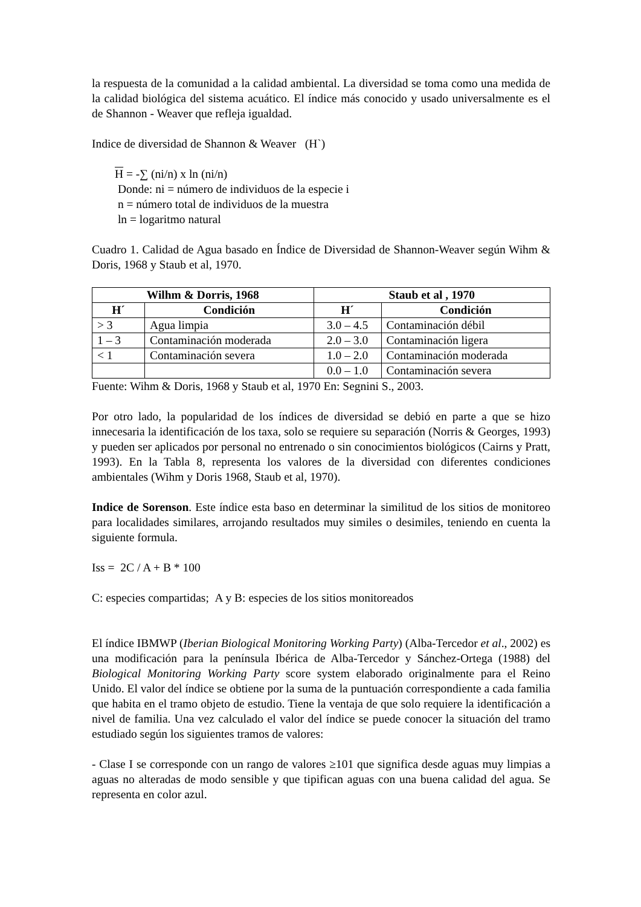la respuesta de la comunidad a la calidad ambiental. La diversidad se toma como una medida de la calidad biológica del sistema acuático. El índice más conocido y usado universalmente es el de Shannon - Weaver que refleja igualdad.
Indice de diversidad de Shannon & Weaver (H`)
H = -∑ (ni/n) x ln (ni/n)
Donde: ni = número de individuos de la especie i
n = número total de individuos de la muestra
ln = logaritmo natural
Cuadro 1. Calidad de Agua basado en Índice de Diversidad de Shannon-Weaver según Wihm & Doris, 1968 y Staub et al, 1970.
| Wilhm & Dorris, 1968 | | Staub et al , 1970 | |
| --- | --- | --- | --- |
| H´ | Condición | H´ | Condición |
| > 3 | Agua limpia | 3.0 – 4.5 | Contaminación débil |
| 1 – 3 | Contaminación moderada | 2.0 – 3.0 | Contaminación ligera |
| < 1 | Contaminación severa | 1.0 – 2.0 | Contaminación moderada |
| | | 0.0 – 1.0 | Contaminación severa |
Fuente: Wihm & Doris, 1968 y Staub et al, 1970 En: Segnini S., 2003.
Por otro lado, la popularidad de los índices de diversidad se debió en parte a que se hizo innecesaria la identificación de los taxa, solo se requiere su separación (Norris & Georges, 1993) y pueden ser aplicados por personal no entrenado o sin conocimientos biológicos (Cairns y Pratt, 1993). En la Tabla 8, representa los valores de la diversidad con diferentes condiciones ambientales (Wihm y Doris 1968, Staub et al, 1970).
Indice de Sorenson. Este índice esta baso en determinar la similitud de los sitios de monitoreo para localidades similares, arrojando resultados muy similes o desimiles, teniendo en cuenta la siguiente formula.
Iss = 2C / A + B * 100
C: especies compartidas; A y B: especies de los sitios monitoreados
El índice IBMWP (Iberian Biological Monitoring Working Party) (Alba-Tercedor et al., 2002) es una modificación para la península Ibérica de Alba-Tercedor y Sánchez-Ortega (1988) del Biological Monitoring Working Party score system elaborado originalmente para el Reino Unido. El valor del índice se obtiene por la suma de la puntuación correspondiente a cada familia que habita en el tramo objeto de estudio. Tiene la ventaja de que solo requiere la identificación a nivel de familia. Una vez calculado el valor del índice se puede conocer la situación del tramo estudiado según los siguientes tramos de valores:
- Clase I se corresponde con un rango de valores ≥101 que significa desde aguas muy limpias a aguas no alteradas de modo sensible y que tipifican aguas con una buena calidad del agua. Se representa en color azul.